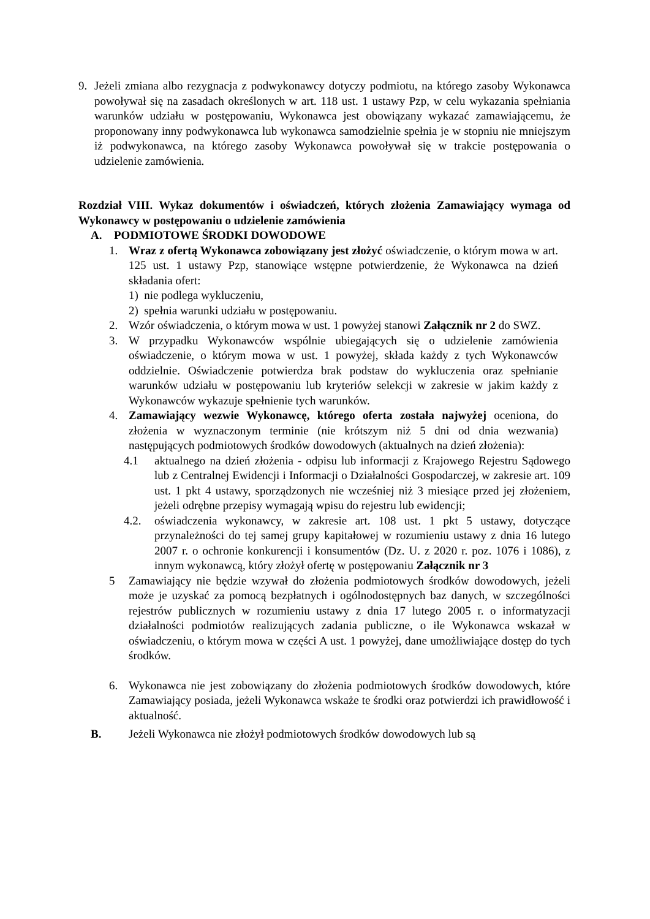9. Jeżeli zmiana albo rezygnacja z podwykonawcy dotyczy podmiotu, na którego zasoby Wykonawca powoływał się na zasadach określonych w art. 118 ust. 1 ustawy Pzp, w celu wykazania spełniania warunków udziału w postępowaniu, Wykonawca jest obowiązany wykazać zamawiającemu, że proponowany inny podwykonawca lub wykonawca samodzielnie spełnia je w stopniu nie mniejszym iż podwykonawca, na którego zasoby Wykonawca powoływał się w trakcie postępowania o udzielenie zamówienia.
Rozdział VIII. Wykaz dokumentów i oświadczeń, których złożenia Zamawiający wymaga od Wykonawcy w postępowaniu o udzielenie zamówienia
A. PODMIOTOWE ŚRODKI DOWODOWE
1. Wraz z ofertą Wykonawca zobowiązany jest złożyć oświadczenie, o którym mowa w art. 125 ust. 1 ustawy Pzp, stanowiące wstępne potwierdzenie, że Wykonawca na dzień składania ofert:
1) nie podlega wykluczeniu,
2) spełnia warunki udziału w postępowaniu.
2. Wzór oświadczenia, o którym mowa w ust. 1 powyżej stanowi Załącznik nr 2 do SWZ.
3. W przypadku Wykonawców wspólnie ubiegających się o udzielenie zamówienia oświadczenie, o którym mowa w ust. 1 powyżej, składa każdy z tych Wykonawców oddzielnie. Oświadczenie potwierdza brak podstaw do wykluczenia oraz spełnianie warunków udziału w postępowaniu lub kryteriów selekcji w zakresie w jakim każdy z Wykonawców wykazuje spełnienie tych warunków.
4. Zamawiający wezwie Wykonawcę, którego oferta została najwyżej oceniona, do złożenia w wyznaczonym terminie (nie krótszym niż 5 dni od dnia wezwania) następujących podmiotowych środków dowodowych (aktualnych na dzień złożenia):
4.1 aktualnego na dzień złożenia - odpisu lub informacji z Krajowego Rejestru Sądowego lub z Centralnej Ewidencji i Informacji o Działalności Gospodarczej, w zakresie art. 109 ust. 1 pkt 4 ustawy, sporządzonych nie wcześniej niż 3 miesiące przed jej złożeniem, jeżeli odrębne przepisy wymagają wpisu do rejestru lub ewidencji;
4.2. oświadczenia wykonawcy, w zakresie art. 108 ust. 1 pkt 5 ustawy, dotyczące przynależności do tej samej grupy kapitałowej w rozumieniu ustawy z dnia 16 lutego 2007 r. o ochronie konkurencji i konsumentów (Dz. U. z 2020 r. poz. 1076 i 1086), z innym wykonawcą, który złożył ofertę w postępowaniu Załącznik nr 3
5 Zamawiający nie będzie wzywał do złożenia podmiotowych środków dowodowych, jeżeli może je uzyskać za pomocą bezpłatnych i ogólnodostępnych baz danych, w szczególności rejestrów publicznych w rozumieniu ustawy z dnia 17 lutego 2005 r. o informatyzacji działalności podmiotów realizujących zadania publiczne, o ile Wykonawca wskazał w oświadczeniu, o którym mowa w części A ust. 1 powyżej, dane umożliwiające dostęp do tych środków.
6. Wykonawca nie jest zobowiązany do złożenia podmiotowych środków dowodowych, które Zamawiający posiada, jeżeli Wykonawca wskaże te środki oraz potwierdzi ich prawidłowość i aktualność.
B. Jeżeli Wykonawca nie złożył podmiotowych środków dowodowych lub są